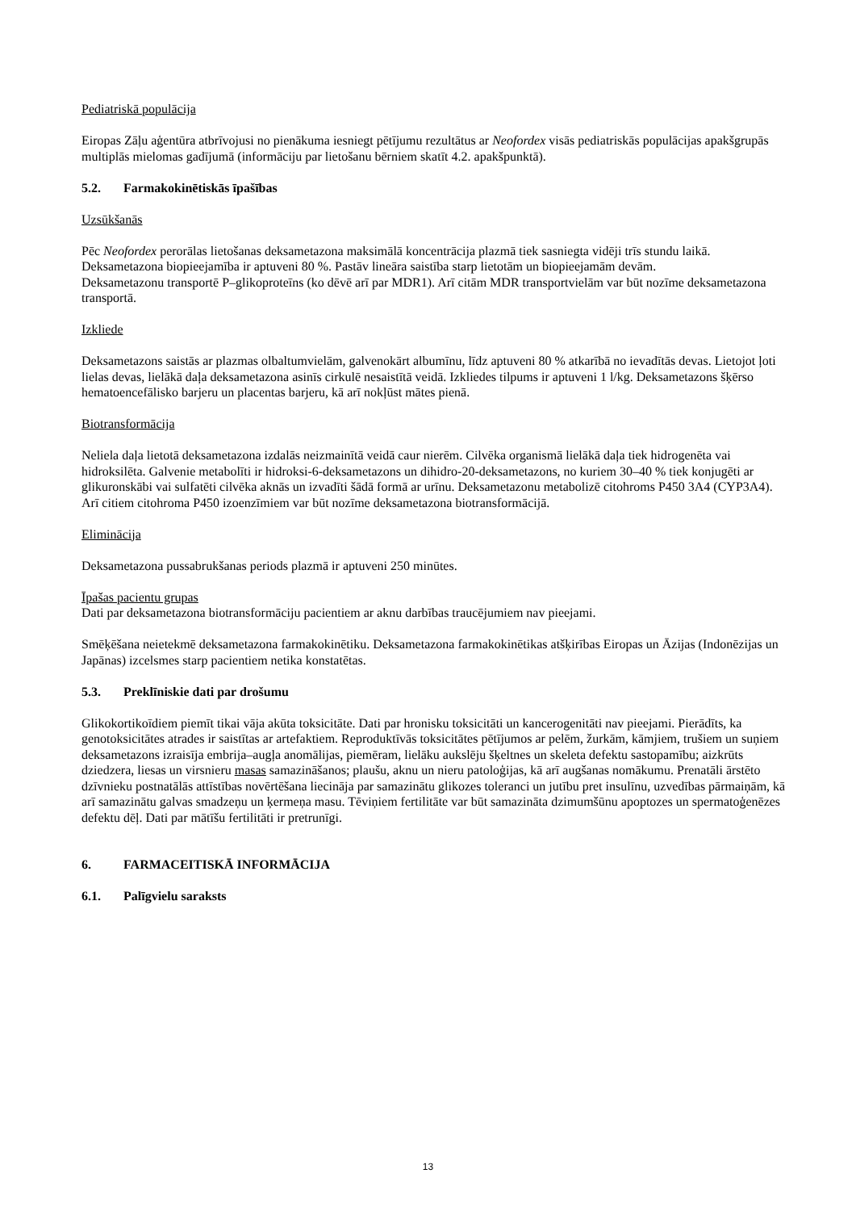Pediatriskā populācija
Eiropas Zāļu aģentūra atbrīvojusi no pienākuma iesniegt pētījumu rezultātus ar Neofordex visās pediatriskās populācijas apakšgrupās multiplās mielomas gadījumā (informāciju par lietošanu bērniem skatīt 4.2. apakšpunktā).
5.2. Farmakokinētiskās īpašības
Uzsūkšanās
Pēc Neofordex perorālas lietošanas deksametazona maksimālā koncentrācija plazmā tiek sasniegta vidēji trīs stundu laikā. Deksametazona biopieejamība ir aptuveni 80 %. Pastāv lineāra saistība starp lietotām un biopieejamām devām.
Deksametazonu transportē P–glikoproteīns (ko dēvē arī par MDR1). Arī citām MDR transportvielām var būt nozīme deksametazona transportā.
Izkliede
Deksametazons saistās ar plazmas olbaltumvielām, galvenokārt albumīnu, līdz aptuveni 80 % atkarībā no ievadītās devas. Lietojot ļoti lielas devas, lielākā daļa deksametazona asinīs cirkulē nesaistītā veidā. Izkliedes tilpums ir aptuveni 1 l/kg. Deksametazons šķērso hematoencefālisko barjeru un placentas barjeru, kā arī nokļūst mātes pienā.
Biotransformācija
Neliela daļa lietotā deksametazona izdalās neizmainītā veidā caur nierēm. Cilvēka organismā lielākā daļa tiek hidrogenēta vai hidroksilēta. Galvenie metabolīti ir hidroksi-6-deksametazons un dihidro-20-deksametazons, no kuriem 30–40 % tiek konjugēti ar glikuronskābi vai sulfatēti cilvēka aknās un izvadīti šādā formā ar urīnu. Deksametazonu metabolizē citohroms P450 3A4 (CYP3A4). Arī citiem citohroma P450 izoenzīmiem var būt nozīme deksametazona biotransformācijā.
Eliminācija
Deksametazona pussabrukšanas periods plazmā ir aptuveni 250 minūtes.
Īpašas pacientu grupas
Dati par deksametazona biotransformāciju pacientiem ar aknu darbības traucējumiem nav pieejami.
Smēķēšana neietekmē deksametazona farmakokinētiku. Deksametazona farmakokinētikas atšķirības Eiropas un Āzijas (Indonēzijas un Japānas) izcelsmes starp pacientiem netika konstatētas.
5.3. Preklīniskie dati par drošumu
Glikokortikoīdiem piemīt tikai vāja akūta toksicitāte. Dati par hronisku toksicitāti un kancerogenitāti nav pieejami. Pierādīts, ka genotoksicitātes atrades ir saistītas ar artefaktiem. Reproduktīvās toksicitātes pētījumos ar pelēm, žurkām, kāmjiem, trušiem un suņiem deksametazons izraisīja embrija–augļa anomālijas, piemēram, lielāku aukslēju šķeltnes un skeleta defektu sastopamību; aizkrūts dziedzera, liesas un virsnieru masas samazināšanos; plaušu, aknu un nieru patoloģijas, kā arī augšanas nomākumu. Prenatāli ārstēto dzīvnieku postnatālās attīstības novērtēšana liecināja par samazinātu glikozes toleranci un jutību pret insulīnu, uzvedības pārmaiņām, kā arī samazinātu galvas smadzeņu un ķermeņa masu. Tēviņiem fertilitāte var būt samazināta dzimumšūnu apoptozes un spermatoģenēzes defektu dēļ. Dati par mātīšu fertilitāti ir pretrunīgi.
6. FARMACEITISKĀ INFORMĀCIJA
6.1. Palīgvielu saraksts
13